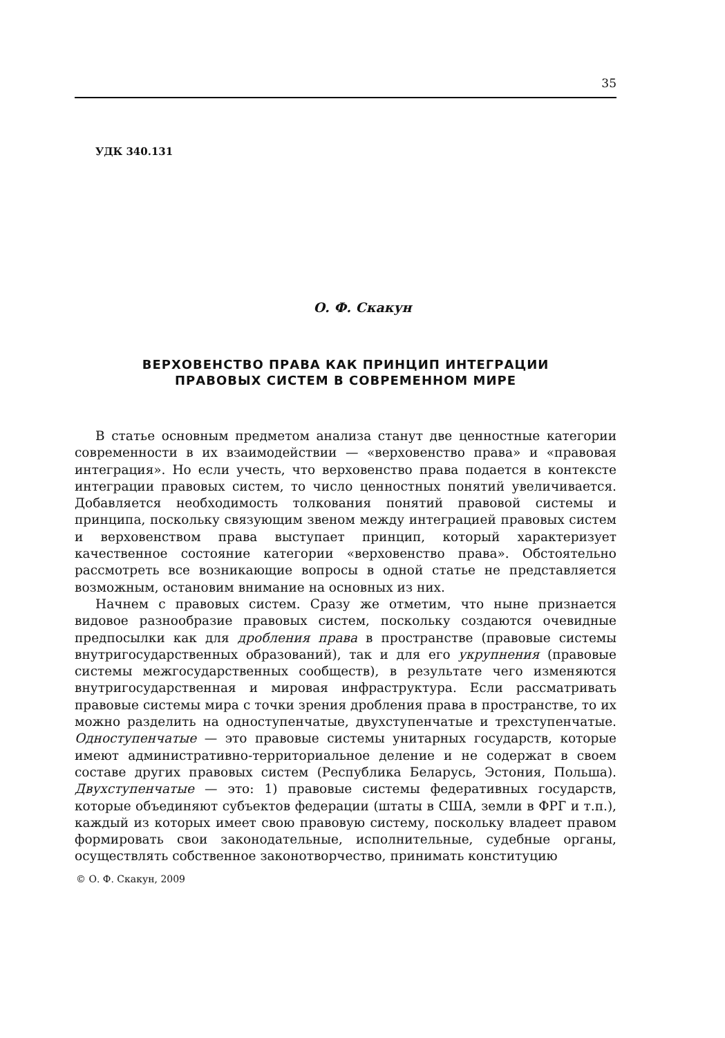35
УДК 340.131
О. Ф. Скакун
ВЕРХОВЕНСТВО ПРАВА КАК ПРИНЦИП ИНТЕГРАЦИИ
ПРАВОВЫХ СИСТЕМ В СОВРЕМЕННОМ МИРЕ
В статье основным предметом анализа станут две ценностные категории современности в их взаимодействии — «верховенство права» и «правовая интеграция». Но если учесть, что верховенство права подается в контексте интеграции правовых систем, то число ценностных понятий увеличивается. Добавляется необходимость толкования понятий правовой системы и принципа, поскольку связующим звеном между интеграцией правовых систем и верховенством права выступает принцип, который характеризует качественное состояние категории «верховенство права». Обстоятельно рассмотреть все возникающие вопросы в одной статье не представляется возможным, остановим внимание на основных из них.
Начнем с правовых систем. Сразу же отметим, что ныне признается видовое разнообразие правовых систем, поскольку создаются очевидные предпосылки как для дробления права в пространстве (правовые системы внутригосударственных образований), так и для его укрупнения (правовые системы межгосударственных сообществ), в результате чего изменяются внутригосударственная и мировая инфраструктура. Если рассматривать правовые системы мира с точки зрения дробления права в пространстве, то их можно разделить на одноступенчатые, двухступенчатые и трехступенчатые. Одноступенчатые — это правовые системы унитарных государств, которые имеют административно-территориальное деление и не содержат в своем составе других правовых систем (Республика Беларусь, Эстония, Польша). Двухступенчатые — это: 1) правовые системы федеративных государств, которые объединяют субъектов федерации (штаты в США, земли в ФРГ и т.п.), каждый из которых имеет свою правовую систему, поскольку владеет правом формировать свои законодательные, исполнительные, судебные органы, осуществлять собственное законотворчество, принимать конституцию
© О. Ф. Скакун, 2009